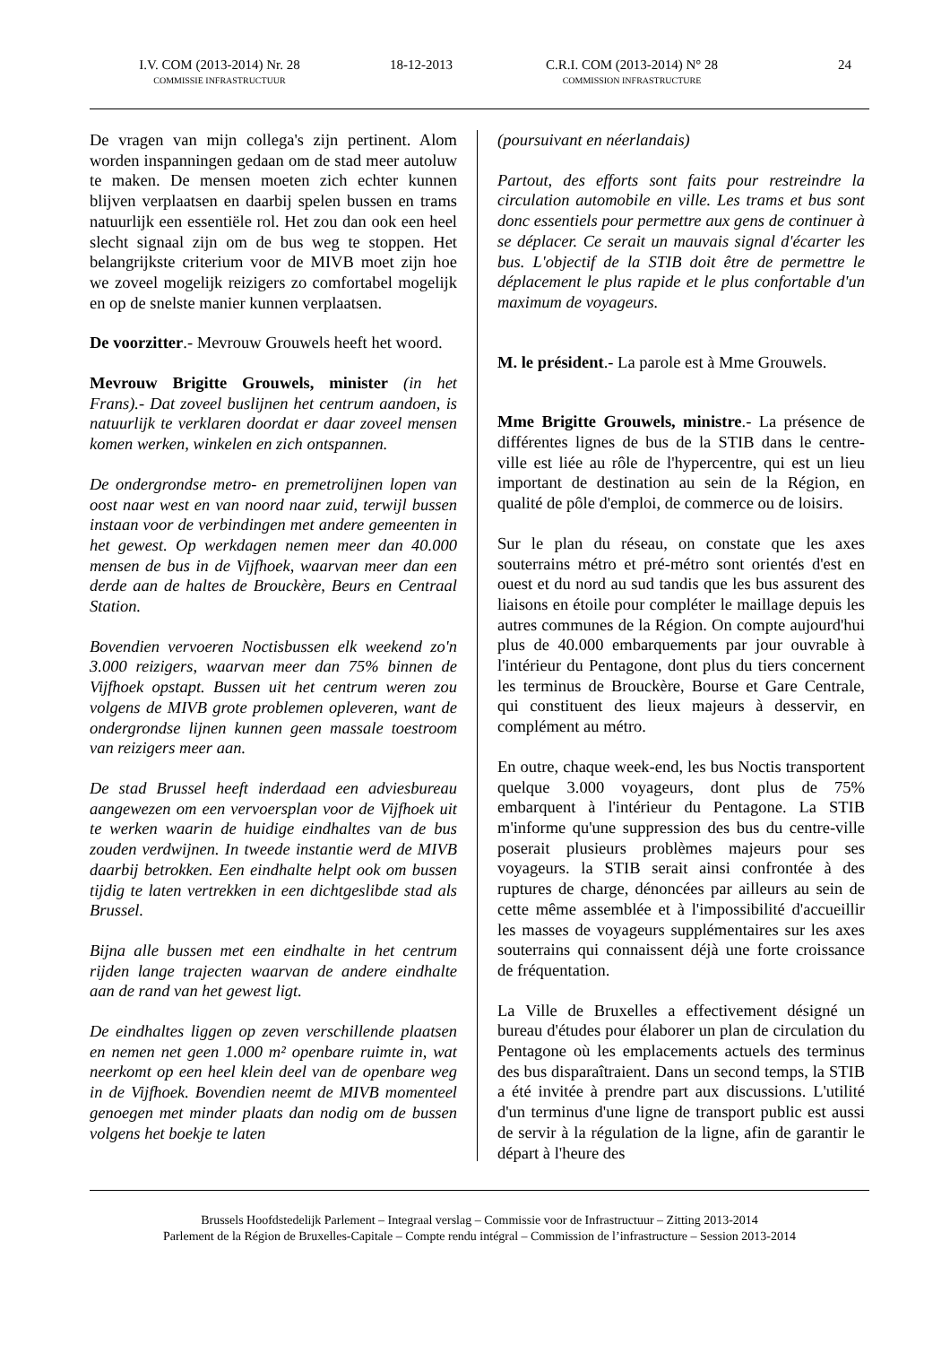I.V. COM (2013-2014) Nr. 28
COMMISSIE INFRASTRUCTUUR
18-12-2013 C.R.I. COM (2013-2014) N° 28
COMMISSION INFRASTRUCTURE
24
De vragen van mijn collega's zijn pertinent. Alom worden inspanningen gedaan om de stad meer autoluw te maken. De mensen moeten zich echter kunnen blijven verplaatsen en daarbij spelen bussen en trams natuurlijk een essentiële rol. Het zou dan ook een heel slecht signaal zijn om de bus weg te stoppen. Het belangrijkste criterium voor de MIVB moet zijn hoe we zoveel mogelijk reizigers zo comfortabel mogelijk en op de snelste manier kunnen verplaatsen.
De voorzitter.- Mevrouw Grouwels heeft het woord.
Mevrouw Brigitte Grouwels, minister (in het Frans).- Dat zoveel buslijnen het centrum aandoen, is natuurlijk te verklaren doordat er daar zoveel mensen komen werken, winkelen en zich ontspannen.
De ondergrondse metro- en premetrolijnen lopen van oost naar west en van noord naar zuid, terwijl bussen instaan voor de verbindingen met andere gemeenten in het gewest. Op werkdagen nemen meer dan 40.000 mensen de bus in de Vijfhoek, waarvan meer dan een derde aan de haltes de Brouckère, Beurs en Centraal Station.
Bovendien vervoeren Noctisbussen elk weekend zo'n 3.000 reizigers, waarvan meer dan 75% binnen de Vijfhoek opstapt. Bussen uit het centrum weren zou volgens de MIVB grote problemen opleveren, want de ondergrondse lijnen kunnen geen massale toestroom van reizigers meer aan.
De stad Brussel heeft inderdaad een adviesbureau aangewezen om een vervoersplan voor de Vijfhoek uit te werken waarin de huidige eindhaltes van de bus zouden verdwijnen. In tweede instantie werd de MIVB daarbij betrokken. Een eindhalte helpt ook om bussen tijdig te laten vertrekken in een dichtgeslibde stad als Brussel.
Bijna alle bussen met een eindhalte in het centrum rijden lange trajecten waarvan de andere eindhalte aan de rand van het gewest ligt.
De eindhaltes liggen op zeven verschillende plaatsen en nemen net geen 1.000 m² openbare ruimte in, wat neerkomt op een heel klein deel van de openbare weg in de Vijfhoek. Bovendien neemt de MIVB momenteel genoegen met minder plaats dan nodig om de bussen volgens het boekje te laten
(poursuivant en néerlandais)
Partout, des efforts sont faits pour restreindre la circulation automobile en ville. Les trams et bus sont donc essentiels pour permettre aux gens de continuer à se déplacer. Ce serait un mauvais signal d'écarter les bus. L'objectif de la STIB doit être de permettre le déplacement le plus rapide et le plus confortable d'un maximum de voyageurs.
M. le président.- La parole est à Mme Grouwels.
Mme Brigitte Grouwels, ministre.- La présence de différentes lignes de bus de la STIB dans le centre-ville est liée au rôle de l'hypercentre, qui est un lieu important de destination au sein de la Région, en qualité de pôle d'emploi, de commerce ou de loisirs.
Sur le plan du réseau, on constate que les axes souterrains métro et pré-métro sont orientés d'est en ouest et du nord au sud tandis que les bus assurent des liaisons en étoile pour compléter le maillage depuis les autres communes de la Région. On compte aujourd'hui plus de 40.000 embarquements par jour ouvrable à l'intérieur du Pentagone, dont plus du tiers concernent les terminus de Brouckère, Bourse et Gare Centrale, qui constituent des lieux majeurs à desservir, en complément au métro.
En outre, chaque week-end, les bus Noctis transportent quelque 3.000 voyageurs, dont plus de 75% embarquent à l'intérieur du Pentagone. La STIB m'informe qu'une suppression des bus du centre-ville poserait plusieurs problèmes majeurs pour ses voyageurs. la STIB serait ainsi confrontée à des ruptures de charge, dénoncées par ailleurs au sein de cette même assemblée et à l'impossibilité d'accueillir les masses de voyageurs supplémentaires sur les axes souterrains qui connaissent déjà une forte croissance de fréquentation.
La Ville de Bruxelles a effectivement désigné un bureau d'études pour élaborer un plan de circulation du Pentagone où les emplacements actuels des terminus des bus disparaîtraient. Dans un second temps, la STIB a été invitée à prendre part aux discussions. L'utilité d'un terminus d'une ligne de transport public est aussi de servir à la régulation de la ligne, afin de garantir le départ à l'heure des
Brussels Hoofdstedelijk Parlement – Integraal verslag – Commissie voor de Infrastructuur – Zitting 2013-2014
Parlement de la Région de Bruxelles-Capitale – Compte rendu intégral – Commission de l’infrastructure – Session 2013-2014